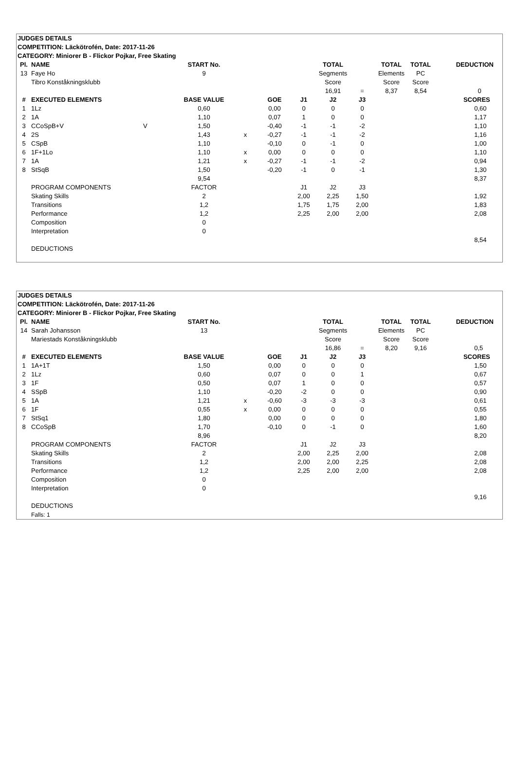JUDGES DETAILS
COMPETITION: Läckötrofén, Date: 2017-11-26
CATEGORY: Miniorer B - Flickor Pojkar, Free Skating
| Pl. | NAME | | START No. | | | | TOTAL | | TOTAL | TOTAL | DEDUCTION | |
| --- | --- | --- | --- | --- | --- | --- | --- | --- | --- | --- | --- | --- |
| 13 | Faye Ho | | 9 | | | | Segments | | Elements | PC | | |
| | Tibro Konståkningsklubb | | | | | | Score | | Score | Score | | |
| | | | | | | | 16,91 | = | 8,37 | 8,54 | 0 | |
| # | EXECUTED ELEMENTS | | BASE VALUE | | GOE | J1 | J2 | J3 | | | SCORES | |
| 1 | 1Lz | | 0,60 | | 0,00 | 0 | 0 | 0 | | | 0,60 | |
| 2 | 1A | | 1,10 | | 0,07 | 1 | 0 | 0 | | | 1,17 | |
| 3 | CCoSpB+V | V | 1,50 | | -0,40 | -1 | -1 | -2 | | | 1,10 | |
| 4 | 2S | | 1,43 | x | -0,27 | -1 | -1 | -2 | | | 1,16 | |
| 5 | CSpB | | 1,10 | | -0,10 | 0 | -1 | 0 | | | 1,00 | |
| 6 | 1F+1Lo | | 1,10 | x | 0,00 | 0 | 0 | 0 | | | 1,10 | |
| 7 | 1A | | 1,21 | x | -0,27 | -1 | -1 | -2 | | | 0,94 | |
| 8 | StSqB | | 1,50 | | -0,20 | -1 | 0 | -1 | | | 1,30 | |
| | | | 9,54 | | | | | | | | 8,37 | |
| | PROGRAM COMPONENTS | | FACTOR | | | J1 | J2 | J3 | | | | |
| | Skating Skills | | 2 | | | 2,00 | 2,25 | 1,50 | | | 1,92 | |
| | Transitions | | 1,2 | | | 1,75 | 1,75 | 2,00 | | | 1,83 | |
| | Performance | | 1,2 | | | 2,25 | 2,00 | 2,00 | | | 2,08 | |
| | Composition | | 0 | | | | | | | | | |
| | Interpretation | | 0 | | | | | | | | | |
| | | | | | | | | | | | 8,54 | |
| | DEDUCTIONS | | | | | | | | | | | |
JUDGES DETAILS
COMPETITION: Läckötrofén, Date: 2017-11-26
CATEGORY: Miniorer B - Flickor Pojkar, Free Skating
| Pl. | NAME | | START No. | | | | TOTAL | | TOTAL | TOTAL | DEDUCTION | |
| --- | --- | --- | --- | --- | --- | --- | --- | --- | --- | --- | --- | --- |
| 14 | Sarah Johansson | | 13 | | | | Segments | | Elements | PC | | |
| | Mariestads Konståkningsklubb | | | | | | Score | | Score | Score | | |
| | | | | | | | 16,86 | = | 8,20 | 9,16 | 0,5 | |
| # | EXECUTED ELEMENTS | | BASE VALUE | | GOE | J1 | J2 | J3 | | | SCORES | |
| 1 | 1A+1T | | 1,50 | | 0,00 | 0 | 0 | 0 | | | 1,50 | |
| 2 | 1Lz | | 0,60 | | 0,07 | 0 | 0 | 1 | | | 0,67 | |
| 3 | 1F | | 0,50 | | 0,07 | 1 | 0 | 0 | | | 0,57 | |
| 4 | SSpB | | 1,10 | | -0,20 | -2 | 0 | 0 | | | 0,90 | |
| 5 | 1A | | 1,21 | x | -0,60 | -3 | -3 | -3 | | | 0,61 | |
| 6 | 1F | | 0,55 | x | 0,00 | 0 | 0 | 0 | | | 0,55 | |
| 7 | StSq1 | | 1,80 | | 0,00 | 0 | 0 | 0 | | | 1,80 | |
| 8 | CCoSpB | | 1,70 | | -0,10 | 0 | -1 | 0 | | | 1,60 | |
| | | | 8,96 | | | | | | | | 8,20 | |
| | PROGRAM COMPONENTS | | FACTOR | | | J1 | J2 | J3 | | | | |
| | Skating Skills | | 2 | | | 2,00 | 2,25 | 2,00 | | | 2,08 | |
| | Transitions | | 1,2 | | | 2,00 | 2,00 | 2,25 | | | 2,08 | |
| | Performance | | 1,2 | | | 2,25 | 2,00 | 2,00 | | | 2,08 | |
| | Composition | | 0 | | | | | | | | | |
| | Interpretation | | 0 | | | | | | | | | |
| | | | | | | | | | | | 9,16 | |
| | DEDUCTIONS | | | | | | | | | | | |
| | Falls: 1 | | | | | | | | | | | |